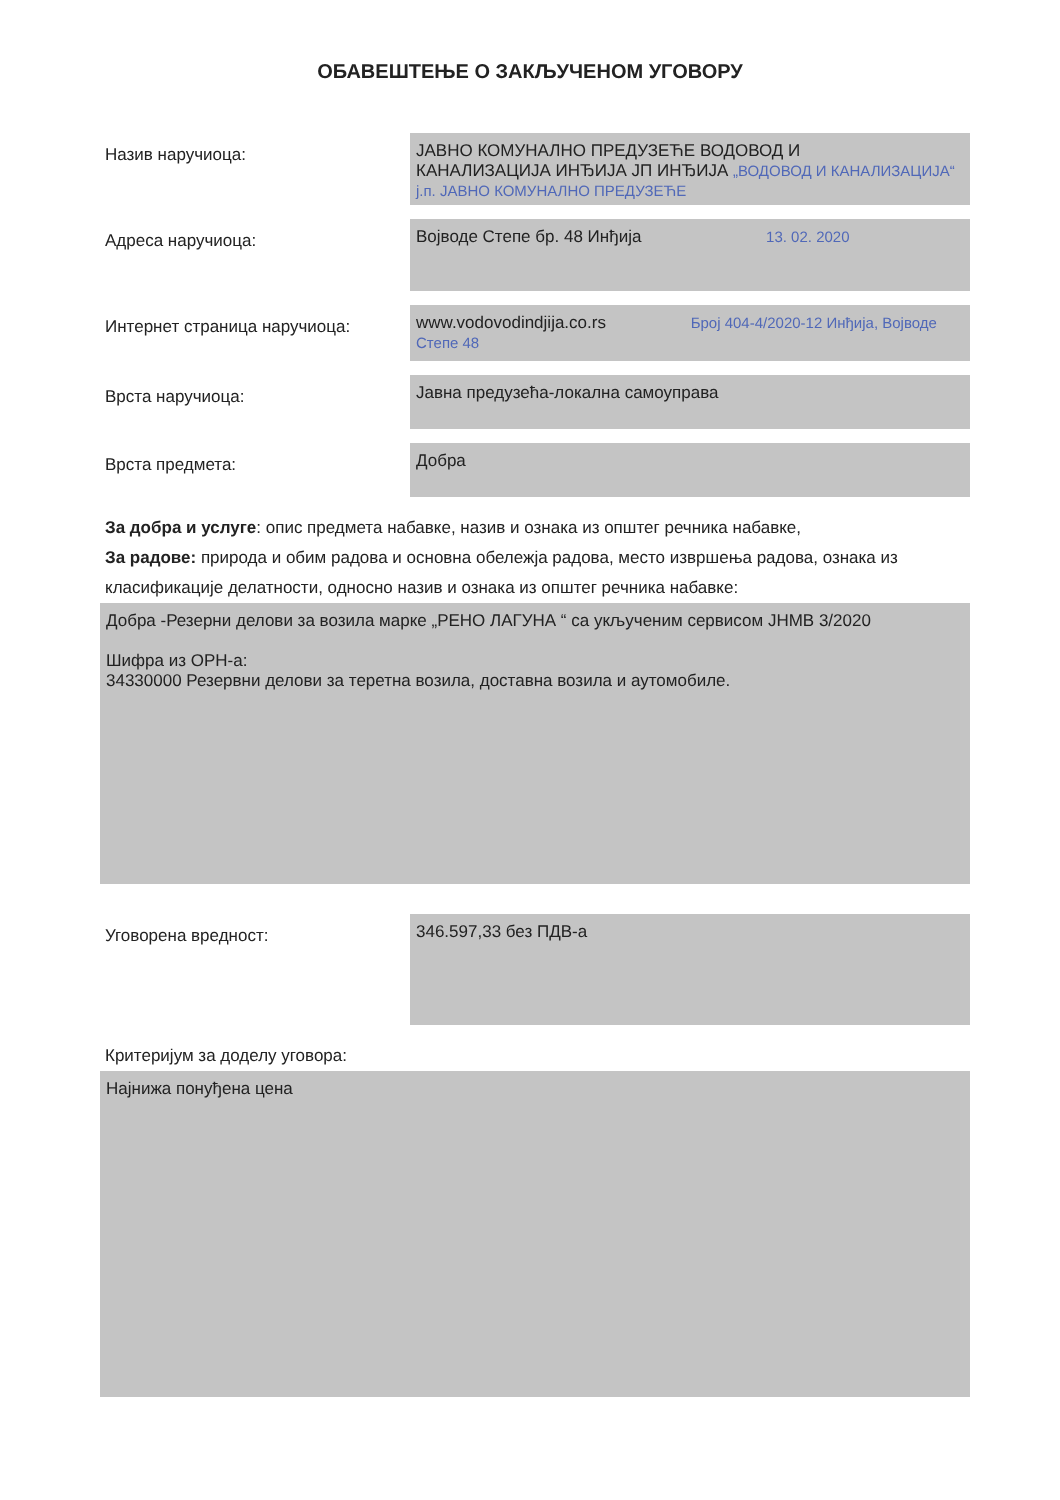ОБАВЕШТЕЊЕ О ЗАКЉУЧЕНОМ УГОВОРУ
Назив наручиоца:
ЈАВНО КОМУНАЛНО ПРЕДУЗЕЋЕ ВОДОВОД И
КАНАЛИЗАЦИЈА ИНЂИЈА ЈП ИНЂИЈА „ВОДОВОД И КАНАЛИЗАЦИЈА“ ј.п. ЈАВНО КОМУНАЛНО ПРЕДУЗЕЋЕ
Адреса наручиоца:
Војводе Степе бр. 48 Инђија 13. 02. 2020
Интернет страница наручиоца:
www.vodovodindjija.co.rs Број 404-4/2020-12 Инђија, Војводе Степе 48
Врста наручиоца:
Јавна предузећа-локална самоуправа
Врста предмета:
Добра
За добра и услуге: опис предмета набавке, назив и ознака из општег речника набавке,
За радове: природа и обим радова и основна обележја радова, место извршења радова, ознака из класификације делатности, односно назив и ознака из општег речника набавке:
Добра -Резерни делови за возила марке „РЕНО ЛАГУНА “ са укљученим сервисом ЈНМВ 3/2020
Шифра из ОРН-а:
34330000 Резервни делови за теретна возила, доставна возила и аутомобиле.
Уговорена вредност:
346.597,33 без ПДВ-а
Критеријум за доделу уговора:
Најнижа понуђена цена